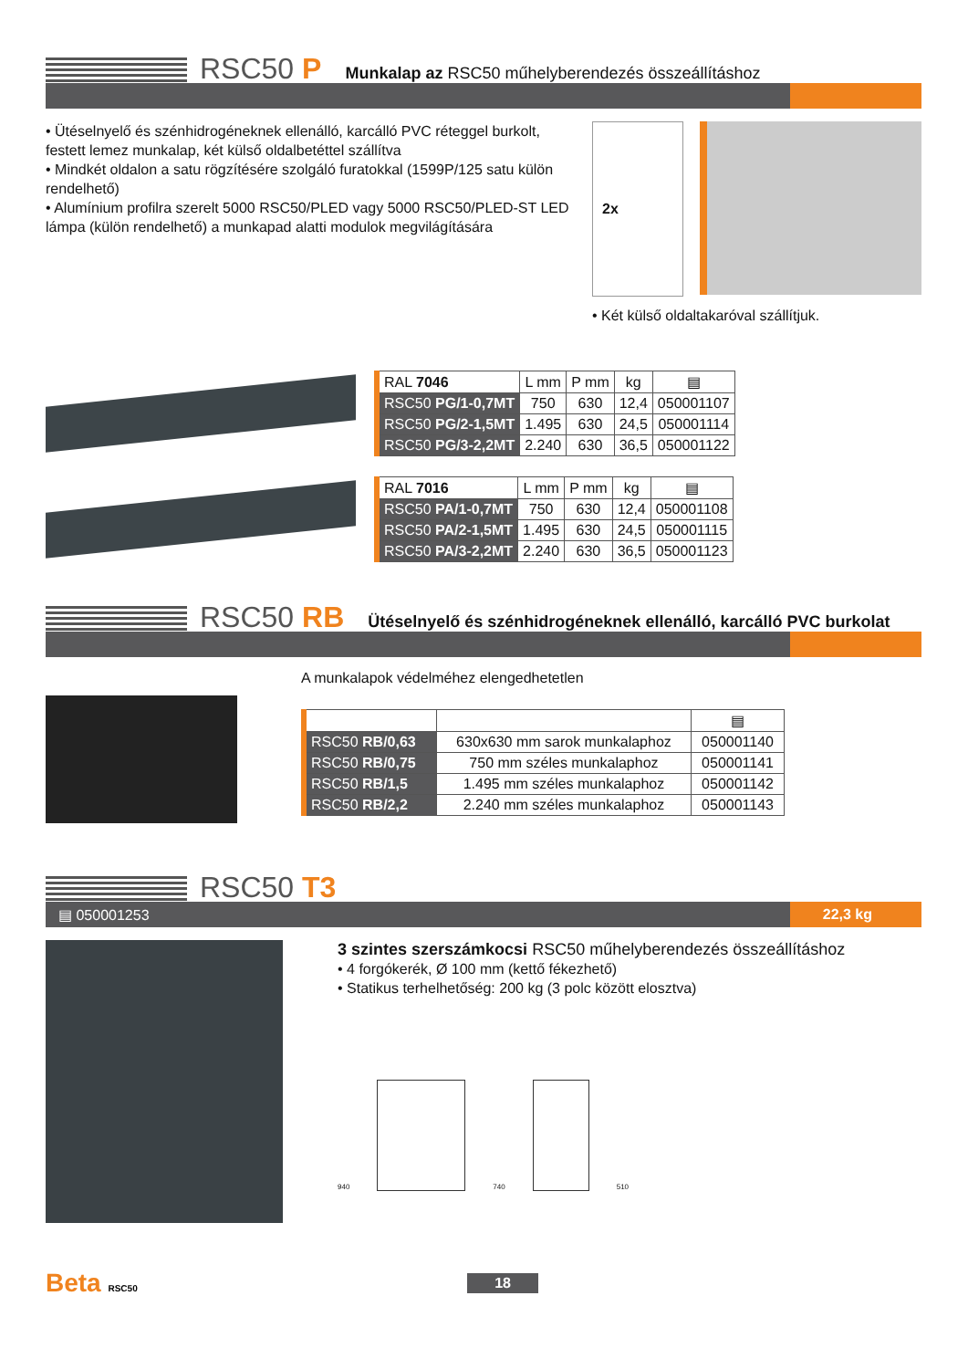RSC50 P
Munkalap az RSC50 műhelyberendezés összeállításhoz
• Ütéselnyelő és szénhidrogéneknek ellenálló, karcálló PVC réteggel burkolt, festett lemez munkalap, két külső oldalbetéttel szállítva
• Mindkét oldalon a satu rögzítésére szolgáló furatokkal (1599P/125 satu külön rendelhető)
• Alumínium profilra szerelt 5000 RSC50/PLED vagy 5000 RSC50/PLED-ST LED lámpa (külön rendelhető) a munkapad alatti modulok megvilágítására
2x
• Két külső oldaltakaróval szállítjuk.
| RAL 7046 | L mm | P mm | kg | ▤ |
| --- | --- | --- | --- | --- |
| RSC50 PG/1-0,7MT | 750 | 630 | 12,4 | 050001107 |
| RSC50 PG/2-1,5MT | 1.495 | 630 | 24,5 | 050001114 |
| RSC50 PG/3-2,2MT | 2.240 | 630 | 36,5 | 050001122 |
| RAL 7016 | L mm | P mm | kg | ▤ |
| --- | --- | --- | --- | --- |
| RSC50 PA/1-0,7MT | 750 | 630 | 12,4 | 050001108 |
| RSC50 PA/2-1,5MT | 1.495 | 630 | 24,5 | 050001115 |
| RSC50 PA/3-2,2MT | 2.240 | 630 | 36,5 | 050001123 |
RSC50 RB
Ütéselnyelő és szénhidrogéneknek ellenálló, karcálló PVC burkolat
A munkalapok védelméhez elengedhetetlen
| | | ▤ |
| --- | --- | --- |
| RSC50 RB/0,63 | 630x630 mm sarok munkalaphoz | 050001140 |
| RSC50 RB/0,75 | 750 mm széles munkalaphoz | 050001141 |
| RSC50 RB/1,5 | 1.495 mm széles munkalaphoz | 050001142 |
| RSC50 RB/2,2 | 2.240 mm széles munkalaphoz | 050001143 |
RSC50 T3
▤ 050001253 22,3 kg
3 szintes szerszámkocsi RSC50 műhelyberendezés összeállításhoz
• 4 forgókerék, Ø 100 mm (kettő fékezhető)
• Statikus terhelhetőség: 200 kg (3 polc között elosztva)
940
740
510
Beta RSC50 18